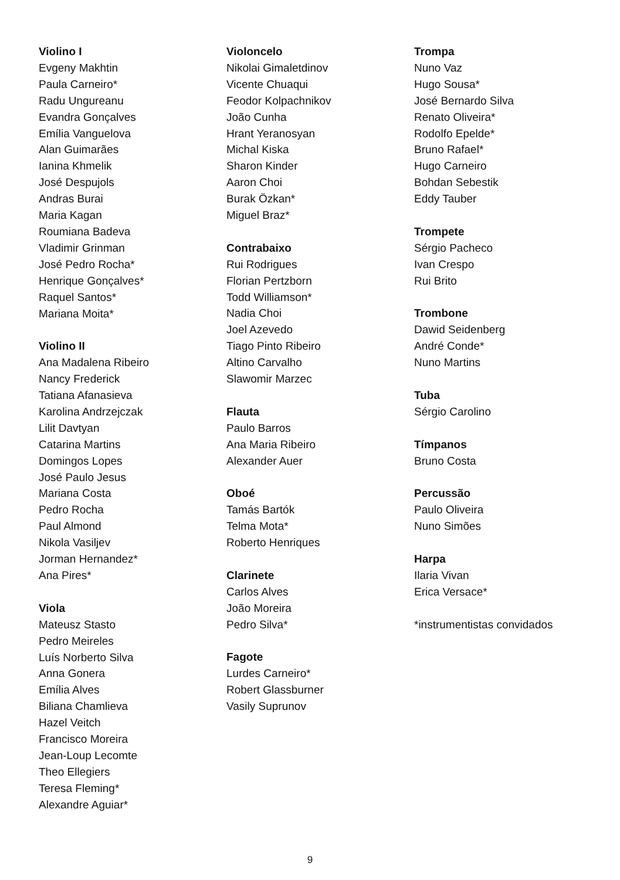Violino I
Evgeny Makhtin
Paula Carneiro*
Radu Ungureanu
Evandra Gonçalves
Emília Vanguelova
Alan Guimarães
Ianina Khmelik
José Despujols
Andras Burai
Maria Kagan
Roumiana Badeva
Vladimir Grinman
José Pedro Rocha*
Henrique Gonçalves*
Raquel Santos*
Mariana Moita*
Violino II
Ana Madalena Ribeiro
Nancy Frederick
Tatiana Afanasieva
Karolina Andrzejczak
Lilit Davtyan
Catarina Martins
Domingos Lopes
José Paulo Jesus
Mariana Costa
Pedro Rocha
Paul Almond
Nikola Vasiljev
Jorman Hernandez*
Ana Pires*
Viola
Mateusz Stasto
Pedro Meireles
Luís Norberto Silva
Anna Gonera
Emília Alves
Biliana Chamlieva
Hazel Veitch
Francisco Moreira
Jean-Loup Lecomte
Theo Ellegiers
Teresa Fleming*
Alexandre Aguiar*
Violoncelo
Nikolai Gimaletdinov
Vicente Chuaqui
Feodor Kolpachnikov
João Cunha
Hrant Yeranosyan
Michal Kiska
Sharon Kinder
Aaron Choi
Burak Özkan*
Miguel Braz*
Contrabaixo
Rui Rodrigues
Florian Pertzborn
Todd Williamson*
Nadia Choi
Joel Azevedo
Tiago Pinto Ribeiro
Altino Carvalho
Slawomir Marzec
Flauta
Paulo Barros
Ana Maria Ribeiro
Alexander Auer
Oboé
Tamás Bartók
Telma Mota*
Roberto Henriques
Clarinete
Carlos Alves
João Moreira
Pedro Silva*
Fagote
Lurdes Carneiro*
Robert Glassburner
Vasily Suprunov
Trompa
Nuno Vaz
Hugo Sousa*
José Bernardo Silva
Renato Oliveira*
Rodolfo Epelde*
Bruno Rafael*
Hugo Carneiro
Bohdan Sebestik
Eddy Tauber
Trompete
Sérgio Pacheco
Ivan Crespo
Rui Brito
Trombone
Dawid Seidenberg
André Conde*
Nuno Martins
Tuba
Sérgio Carolino
Tímpanos
Bruno Costa
Percussão
Paulo Oliveira
Nuno Simões
Harpa
Ilaria Vivan
Erica Versace*
*instrumentistas convidados
9